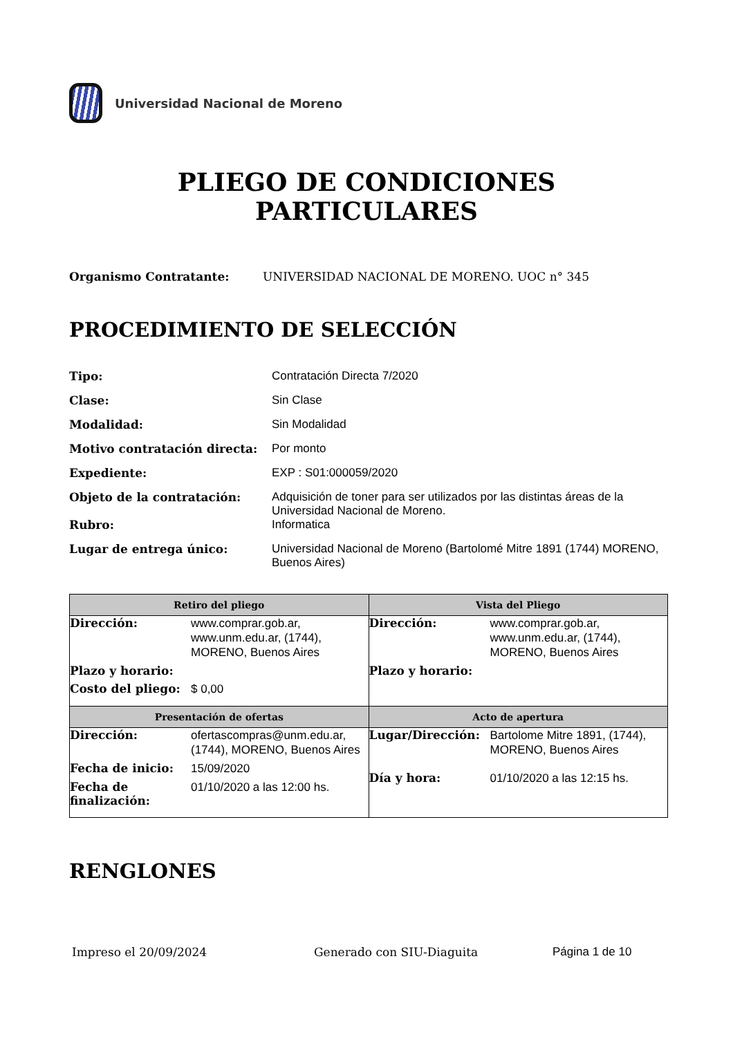Universidad Nacional de Moreno
PLIEGO DE CONDICIONES
PARTICULARES
Organismo Contratante: UNIVERSIDAD NACIONAL DE MORENO. UOC n° 345
PROCEDIMIENTO DE SELECCIÓN
| Tipo: | Contratación Directa 7/2020 |
| Clase: | Sin Clase |
| Modalidad: | Sin Modalidad |
| Motivo contratación directa: | Por monto |
| Expediente: | EXP : S01:000059/2020 |
| Objeto de la contratación: | Adquisición de toner para ser utilizados por las distintas áreas de la Universidad Nacional de Moreno. |
| Rubro: | Informatica |
| Lugar de entrega único: | Universidad Nacional de Moreno (Bartolomé Mitre 1891 (1744) MORENO, Buenos Aires) |
| Retiro del pliego | Vista del Pliego |
| --- | --- |
| / Dirección: / www.comprar.gob.ar, www.unm.edu.ar, (1744), MORENO, Buenos Aires / / Plazo y horario: / / / Costo del pliego: / $ 0,00 / | / Dirección: / www.comprar.gob.ar, www.unm.edu.ar, (1744), MORENO, Buenos Aires / / Plazo y horario: / / |
| Presentación de ofertas | Acto de apertura |
| / Dirección: / ofertascompras@unm.edu.ar, (1744), MORENO, Buenos Aires / / Fecha de inicio: / 15/09/2020 / / Fecha de finalización: / 01/10/2020 a las 12:00 hs. / | / Lugar/Dirección: / Bartolome Mitre 1891, (1744), MORENO, Buenos Aires / / Día y hora: / 01/10/2020 a las 12:15 hs. / |
RENGLONES
Impreso el 20/09/2024 Generado con SIU-Diaguita Página 1 de 10